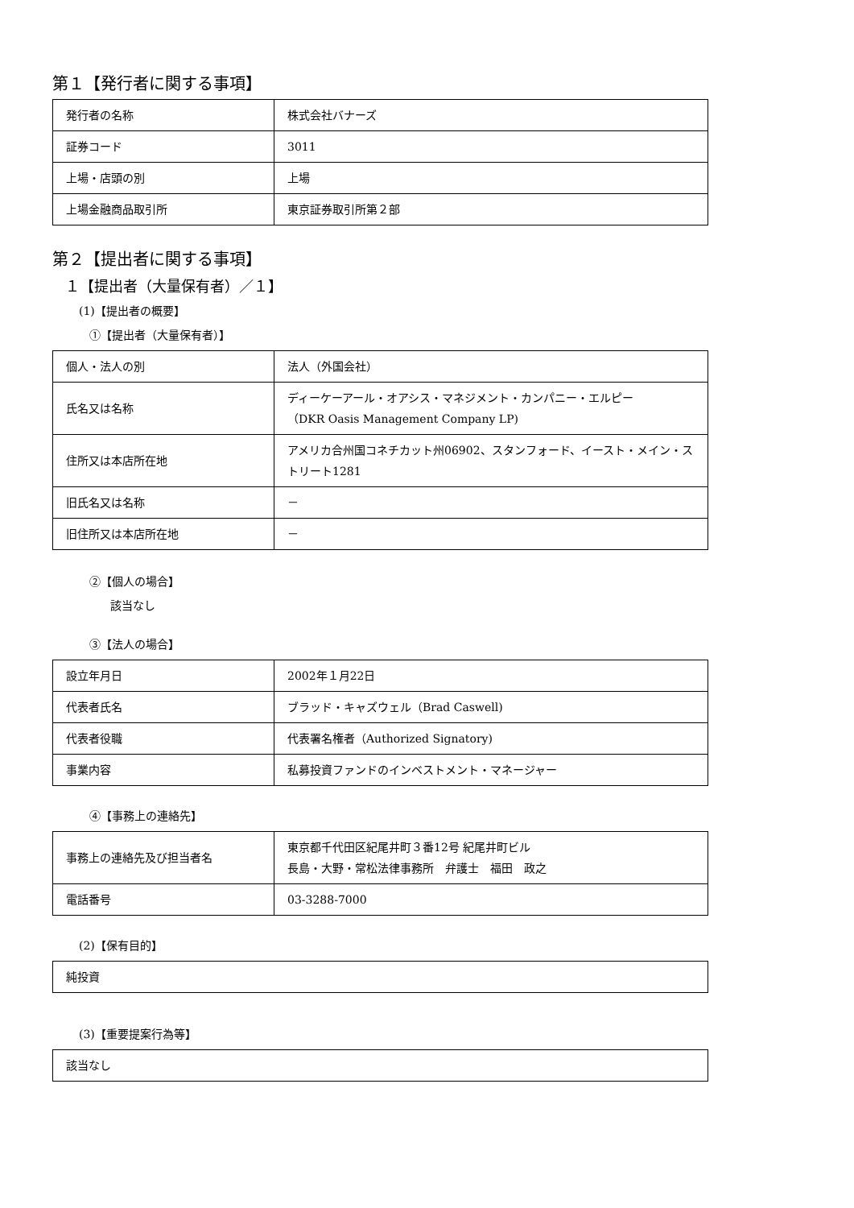第１【発行者に関する事項】
| 発行者の名称 | 株式会社バナーズ |
| 証券コード | 3011 |
| 上場・店頭の別 | 上場 |
| 上場金融商品取引所 | 東京証券取引所第２部 |
第２【提出者に関する事項】
１【提出者（大量保有者）／１】
(1)【提出者の概要】
①【提出者（大量保有者）】
| 個人・法人の別 | 法人（外国会社） |
| 氏名又は名称 | ディーケーアール・オアシス・マネジメント・カンパニー・エルピー （DKR Oasis Management Company LP) |
| 住所又は本店所在地 | アメリカ合州国コネチカット州06902、スタンフォード、イースト・メイン・ストリート1281 |
| 旧氏名又は名称 | － |
| 旧住所又は本店所在地 | － |
②【個人の場合】
該当なし
③【法人の場合】
| 設立年月日 | 2002年１月22日 |
| 代表者氏名 | ブラッド・キャズウェル（Brad Caswell) |
| 代表者役職 | 代表署名権者（Authorized Signatory) |
| 事業内容 | 私募投資ファンドのインベストメント・マネージャー |
④【事務上の連絡先】
| 事務上の連絡先及び担当者名 | 東京都千代田区紀尾井町３番12号 紀尾井町ビル 長島・大野・常松法律事務所 弁護士 福田 政之 |
| 電話番号 | 03-3288-7000 |
(2)【保有目的】
| 純投資 |
(3)【重要提案行為等】
| 該当なし |